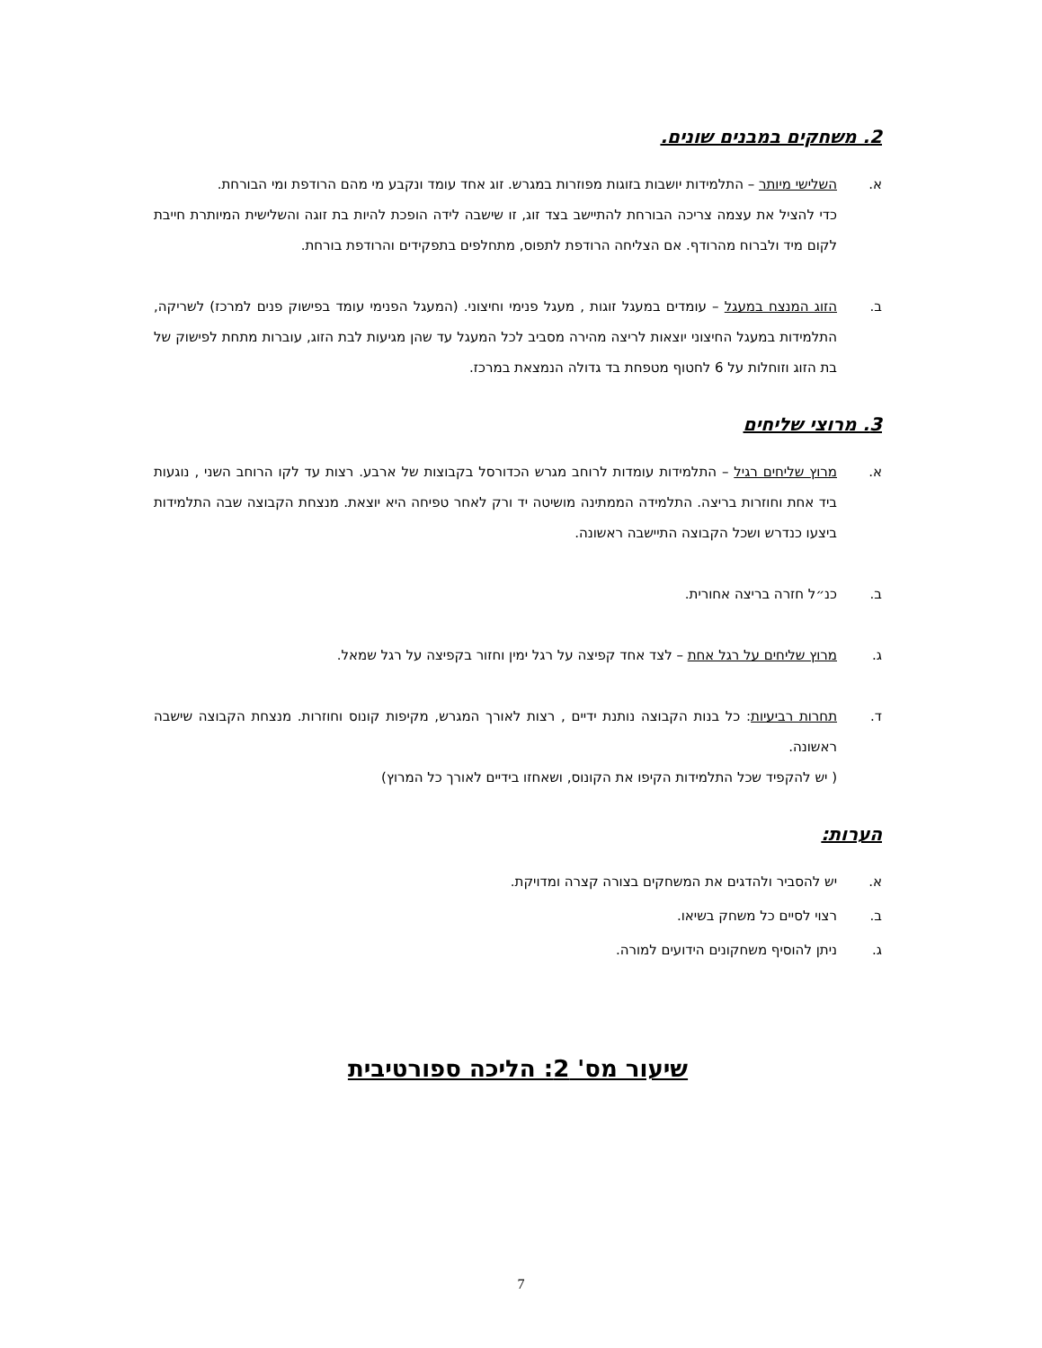2. משחקים במבנים שונים.
א. השלישי מיותר – התלמידות יושבות בזוגות מפוזרות במגרש. זוג אחד עומד ונקבע מי מהם הרודפת ומי הבורחת.
כדי להציל את עצמה צריכה הבורחת להתיישב בצד זוג, זו שישבה לידה הופכת להיות בת זוגה והשלישית המיותרת חייבת לקום מיד ולברוח מהרודף. אם הצליחה הרודפת לתפוס, מתחלפים בתפקידים והרודפת בורחת.
ב. הזוג המנצח במעגל – עומדים במעגל זוגות , מעגל פנימי וחיצוני. (המעגל הפנימי עומד בפישוק פנים למרכז) לשריקה, התלמידות במעגל החיצוני יוצאות לריצה מהירה מסביב לכל המעגל עד שהן מגיעות לבת הזוג, עוברות מתחת לפישוק של בת הזוג וזוחלות על 6 לחטוף מטפחת בד גדולה הנמצאת במרכז.
3. מרוצי שליחים
א. מרוץ שליחים רגיל – התלמידות עומדות לרוחב מגרש הכדורסל בקבוצות של ארבע. רצות עד לקו הרוחב השני , נוגעות ביד אחת וחוזרות בריצה. התלמידה הממתינה מושיטה יד ורק לאחר טפיחה היא יוצאת. מנצחת הקבוצה שבה התלמידות ביצעו כנדרש ושכל הקבוצה התיישבה ראשונה.
ב. כנ״ל חזרה בריצה אחורית.
ג. מרוץ שליחים על רגל אחת – לצד אחד קפיצה על רגל ימין וחזור בקפיצה על רגל שמאל.
ד. תחרות רביעיות: כל בנות הקבוצה נותנת ידיים , רצות לאורך המגרש, מקיפות קונוס וחוזרות. מנצחת הקבוצה שישבה ראשונה.
( יש להקפיד שכל התלמידות הקיפו את הקונוס, ושאחזו בידיים לאורך כל המרוץ)
הערות:
א. יש להסביר ולהדגים את המשחקים בצורה קצרה ומדויקת.
ב. רצוי לסיים כל משחק בשיאו.
ג. ניתן להוסיף משחקונים הידועים למורה.
שיעור מס' 2: הליכה ספורטיבית
7